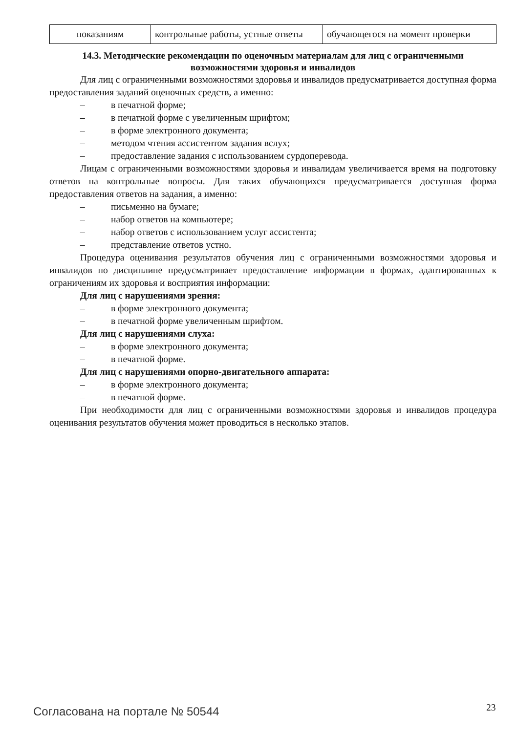| показаниям | контрольные работы, устные ответы | обучающегося на момент проверки |
14.3. Методические рекомендации по оценочным материалам для лиц с ограниченными возможностями здоровья и инвалидов
Для лиц с ограниченными возможностями здоровья и инвалидов предусматривается доступная форма предоставления заданий оценочных средств, а именно:
– в печатной форме;
– в печатной форме с увеличенным шрифтом;
– в форме электронного документа;
– методом чтения ассистентом задания вслух;
– предоставление задания с использованием сурдоперевода.
Лицам с ограниченными возможностями здоровья и инвалидам увеличивается время на подготовку ответов на контрольные вопросы. Для таких обучающихся предусматривается доступная форма предоставления ответов на задания, а именно:
– письменно на бумаге;
– набор ответов на компьютере;
– набор ответов с использованием услуг ассистента;
– представление ответов устно.
Процедура оценивания результатов обучения лиц с ограниченными возможностями здоровья и инвалидов по дисциплине предусматривает предоставление информации в формах, адаптированных к ограничениям их здоровья и восприятия информации:
Для лиц с нарушениями зрения:
– в форме электронного документа;
– в печатной форме увеличенным шрифтом.
Для лиц с нарушениями слуха:
– в форме электронного документа;
– в печатной форме.
Для лиц с нарушениями опорно-двигательного аппарата:
– в форме электронного документа;
– в печатной форме.
При необходимости для лиц с ограниченными возможностями здоровья и инвалидов процедура оценивания результатов обучения может проводиться в несколько этапов.
Согласована на портале № 50544 23